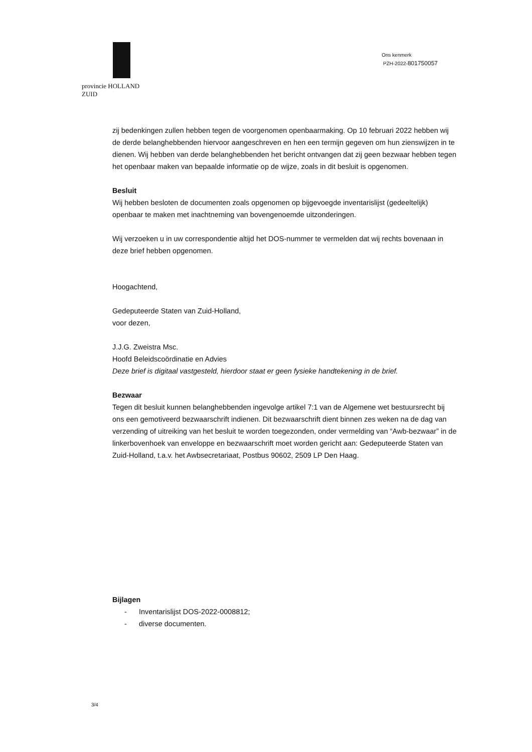provincie HOLLAND
ZUID
Ons kenmerk
PZH-2022-801750057
zij bedenkingen zullen hebben tegen de voorgenomen openbaarmaking. Op 10 februari 2022 hebben wij de derde belanghebbenden hiervoor aangeschreven en hen een termijn gegeven om hun zienswijzen in te dienen. Wij hebben van derde belanghebbenden het bericht ontvangen dat zij geen bezwaar hebben tegen het openbaar maken van bepaalde informatie op de wijze, zoals in dit besluit is opgenomen.
Besluit
Wij hebben besloten de documenten zoals opgenomen op bijgevoegde inventarislijst (gedeeltelijk) openbaar te maken met inachtneming van bovengenoemde uitzonderingen.
Wij verzoeken u in uw correspondentie altijd het DOS-nummer te vermelden dat wij rechts bovenaan in deze brief hebben opgenomen.
Hoogachtend,
Gedeputeerde Staten van Zuid-Holland,
voor dezen,
J.J.G. Zweistra Msc.
Hoofd Beleidscoördinatie en Advies
Deze brief is digitaal vastgesteld, hierdoor staat er geen fysieke handtekening in de brief.
Bezwaar
Tegen dit besluit kunnen belanghebbenden ingevolge artikel 7:1 van de Algemene wet bestuursrecht bij ons een gemotiveerd bezwaarschrift indienen. Dit bezwaarschrift dient binnen zes weken na de dag van verzending of uitreiking van het besluit te worden toegezonden, onder vermelding van “Awb-bezwaar” in de linkerbovenhoek van enveloppe en bezwaarschrift moet worden gericht aan: Gedeputeerde Staten van Zuid-Holland, t.a.v. het Awbsecretariaat, Postbus 90602, 2509 LP Den Haag.
Bijlagen
- Inventarislijst DOS-2022-0008812;
- diverse documenten.
3/4